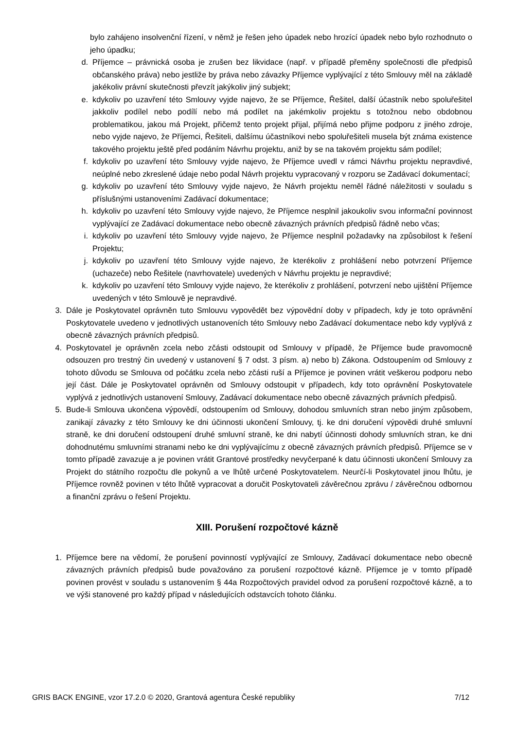bylo zahájeno insolvenční řízení, v němž je řešen jeho úpadek nebo hrozící úpadek nebo bylo rozhodnuto o jeho úpadku;
d. Příjemce – právnická osoba je zrušen bez likvidace (např. v případě přeměny společnosti dle předpisů občanského práva) nebo jestliže by práva nebo závazky Příjemce vyplývající z této Smlouvy měl na základě jakékoliv právní skutečnosti převzít jakýkoliv jiný subjekt;
e. kdykoliv po uzavření této Smlouvy vyjde najevo, že se Příjemce, Řešitel, další účastník nebo spoluřešitel jakkoliv podílel nebo podílí nebo má podílet na jakémkoliv projektu s totožnou nebo obdobnou problematikou, jakou má Projekt, přičemž tento projekt přijal, přijímá nebo přijme podporu z jiného zdroje, nebo vyjde najevo, že Příjemci, Řešiteli, dalšímu účastníkovi nebo spoluřešiteli musela být známa existence takového projektu ještě před podáním Návrhu projektu, aniž by se na takovém projektu sám podílel;
f. kdykoliv po uzavření této Smlouvy vyjde najevo, že Příjemce uvedl v rámci Návrhu projektu nepravdivé, neúplné nebo zkreslené údaje nebo podal Návrh projektu vypracovaný v rozporu se Zadávací dokumentací;
g. kdykoliv po uzavření této Smlouvy vyjde najevo, že Návrh projektu neměl řádné náležitosti v souladu s příslušnými ustanoveními Zadávací dokumentace;
h. kdykoliv po uzavření této Smlouvy vyjde najevo, že Příjemce nesplnil jakoukoliv svou informační povinnost vyplývající ze Zadávací dokumentace nebo obecně závazných právních předpisů řádně nebo včas;
i. kdykoliv po uzavření této Smlouvy vyjde najevo, že Příjemce nesplnil požadavky na způsobilost k řešení Projektu;
j. kdykoliv po uzavření této Smlouvy vyjde najevo, že kterékoliv z prohlášení nebo potvrzení Příjemce (uchazeče) nebo Řešitele (navrhovatele) uvedených v Návrhu projektu je nepravdivé;
k. kdykoliv po uzavření této Smlouvy vyjde najevo, že kterékoliv z prohlášení, potvrzení nebo ujištění Příjemce uvedených v této Smlouvě je nepravdivé.
3. Dále je Poskytovatel oprávněn tuto Smlouvu vypovědět bez výpovědní doby v případech, kdy je toto oprávnění Poskytovatele uvedeno v jednotlivých ustanoveních této Smlouvy nebo Zadávací dokumentace nebo kdy vyplývá z obecně závazných právních předpisů.
4. Poskytovatel je oprávněn zcela nebo zčásti odstoupit od Smlouvy v případě, že Příjemce bude pravomocně odsouzen pro trestný čin uvedený v ustanovení § 7 odst. 3 písm. a) nebo b) Zákona. Odstoupením od Smlouvy z tohoto důvodu se Smlouva od počátku zcela nebo zčásti ruší a Příjemce je povinen vrátit veškerou podporu nebo její část. Dále je Poskytovatel oprávněn od Smlouvy odstoupit v případech, kdy toto oprávnění Poskytovatele vyplývá z jednotlivých ustanovení Smlouvy, Zadávací dokumentace nebo obecně závazných právních předpisů.
5. Bude-li Smlouva ukončena výpovědí, odstoupením od Smlouvy, dohodou smluvních stran nebo jiným způsobem, zanikají závazky z této Smlouvy ke dni účinnosti ukončení Smlouvy, tj. ke dni doručení výpovědi druhé smluvní straně, ke dni doručení odstoupení druhé smluvní straně, ke dni nabytí účinnosti dohody smluvních stran, ke dni dohodnutému smluvními stranami nebo ke dni vyplývajícímu z obecně závazných právních předpisů. Příjemce se v tomto případě zavazuje a je povinen vrátit Grantové prostředky nevyčerpané k datu účinnosti ukončení Smlouvy za Projekt do státního rozpočtu dle pokynů a ve lhůtě určené Poskytovatelem. Neurčí-li Poskytovatel jinou lhůtu, je Příjemce rovněž povinen v této lhůtě vypracovat a doručit Poskytovateli závěrečnou zprávu / závěrečnou odbornou a finanční zprávu o řešení Projektu.
XIII. Porušení rozpočtové kázně
1. Příjemce bere na vědomí, že porušení povinností vyplývající ze Smlouvy, Zadávací dokumentace nebo obecně závazných právních předpisů bude považováno za porušení rozpočtové kázně. Příjemce je v tomto případě povinen provést v souladu s ustanovením § 44a Rozpočtových pravidel odvod za porušení rozpočtové kázně, a to ve výši stanovené pro každý případ v následujících odstavcích tohoto článku.
GRIS BACK ENGINE, vzor 17.2.0 © 2020, Grantová agentura České republiky 7/12